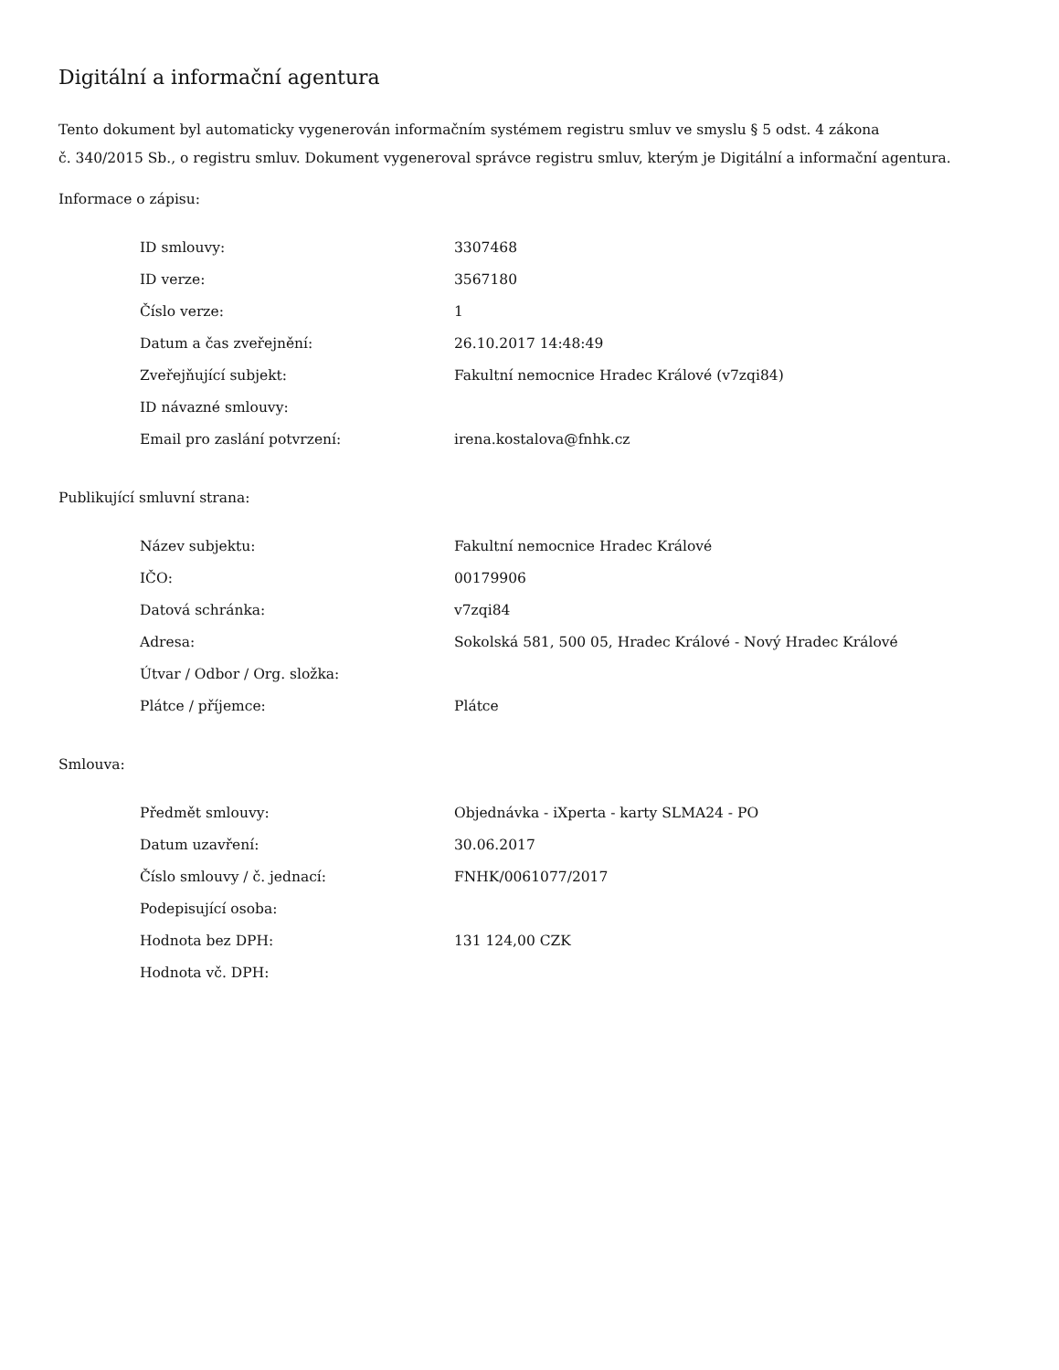Digitální a informační agentura
Tento dokument byl automaticky vygenerován informačním systémem registru smluv ve smyslu § 5 odst. 4 zákona
č. 340/2015 Sb., o registru smluv. Dokument vygeneroval správce registru smluv, kterým je Digitální a informační agentura.
Informace o zápisu:
| ID smlouvy: | 3307468 |
| ID verze: | 3567180 |
| Číslo verze: | 1 |
| Datum a čas zveřejnění: | 26.10.2017 14:48:49 |
| Zveřejňující subjekt: | Fakultní nemocnice Hradec Králové (v7zqi84) |
| ID návazné smlouvy: | |
| Email pro zaslání potvrzení: | irena.kostalova@fnhk.cz |
Publikující smluvní strana:
| Název subjektu: | Fakultní nemocnice Hradec Králové |
| IČO: | 00179906 |
| Datová schránka: | v7zqi84 |
| Adresa: | Sokolská 581, 500 05, Hradec Králové - Nový Hradec Králové |
| Útvar / Odbor / Org. složka: | |
| Plátce / příjemce: | Plátce |
Smlouva:
| Předmět smlouvy: | Objednávka - iXperta - karty SLMA24 - PO |
| Datum uzavření: | 30.06.2017 |
| Číslo smlouvy / č. jednací: | FNHK/0061077/2017 |
| Podepisující osoba: | |
| Hodnota bez DPH: | 131 124,00 CZK |
| Hodnota vč. DPH: | |